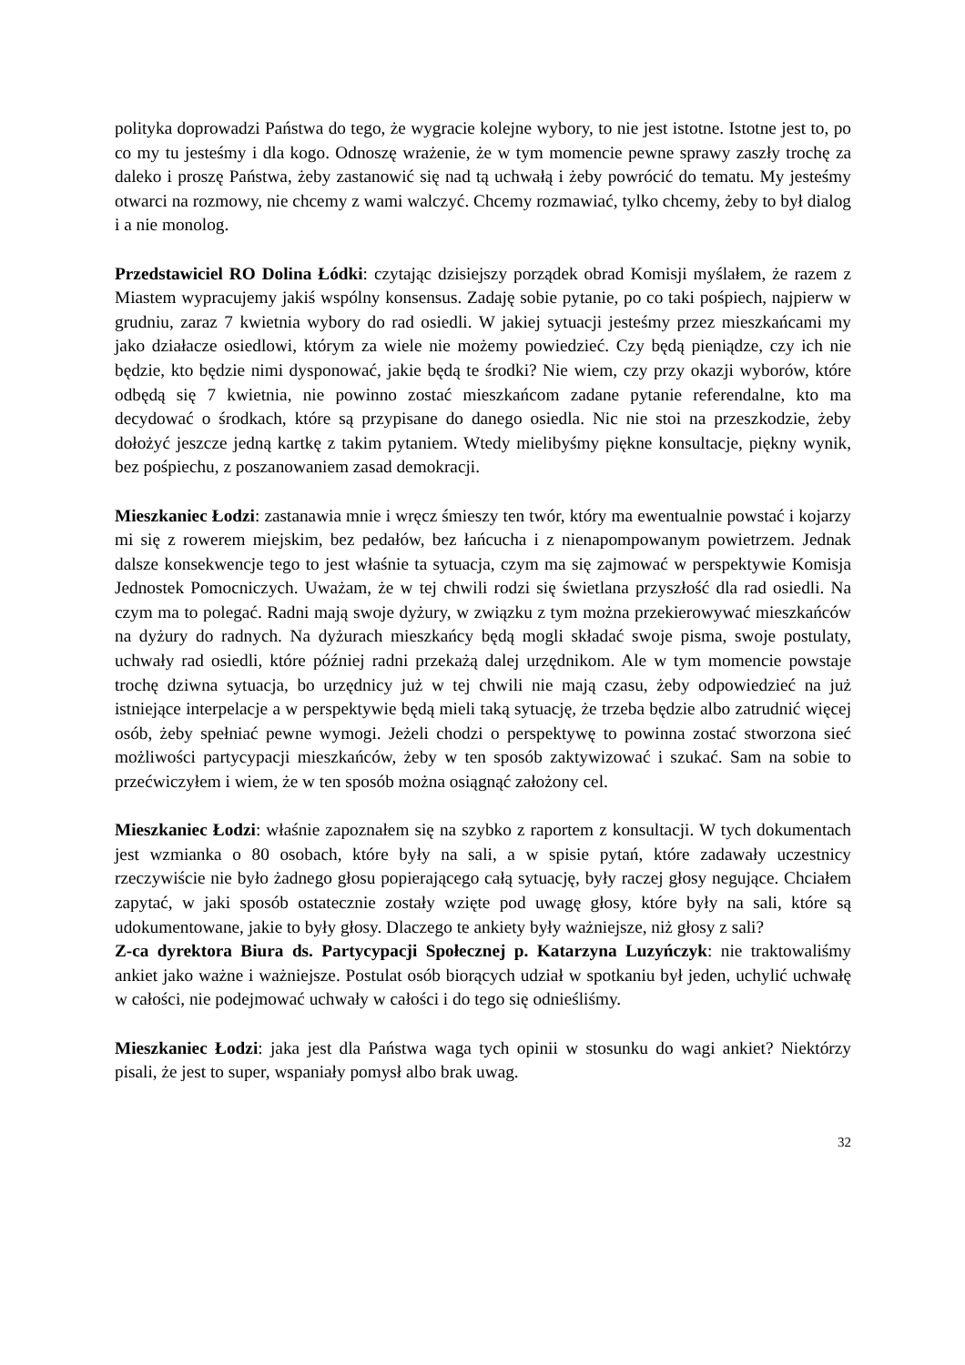polityka doprowadzi Państwa do tego, że wygracie kolejne wybory, to nie jest istotne. Istotne jest to, po co my tu jesteśmy i dla kogo. Odnoszę wrażenie, że w tym momencie pewne sprawy zaszły trochę za daleko i proszę Państwa, żeby zastanowić się nad tą uchwałą i żeby powrócić do tematu. My jesteśmy otwarci na rozmowy, nie chcemy z wami walczyć. Chcemy rozmawiać, tylko chcemy, żeby to był dialog i a nie monolog.
Przedstawiciel RO Dolina Łódki: czytając dzisiejszy porządek obrad Komisji myślałem, że razem z Miastem wypracujemy jakiś wspólny konsensus. Zadaję sobie pytanie, po co taki pośpiech, najpierw w grudniu, zaraz 7 kwietnia wybory do rad osiedli. W jakiej sytuacji jesteśmy przez mieszkańcami my jako działacze osiedlowi, którym za wiele nie możemy powiedzieć. Czy będą pieniądze, czy ich nie będzie, kto będzie nimi dysponować, jakie będą te środki? Nie wiem, czy przy okazji wyborów, które odbędą się 7 kwietnia, nie powinno zostać mieszkańcom zadane pytanie referendalne, kto ma decydować o środkach, które są przypisane do danego osiedla. Nic nie stoi na przeszkodzie, żeby dołożyć jeszcze jedną kartkę z takim pytaniem. Wtedy mielibyśmy piękne konsultacje, piękny wynik, bez pośpiechu, z poszanowaniem zasad demokracji.
Mieszkaniec Łodzi: zastanawia mnie i wręcz śmieszy ten twór, który ma ewentualnie powstać i kojarzy mi się z rowerem miejskim, bez pedałów, bez łańcucha i z nienapompowanym powietrzem. Jednak dalsze konsekwencje tego to jest właśnie ta sytuacja, czym ma się zajmować w perspektywie Komisja Jednostek Pomocniczych. Uważam, że w tej chwili rodzi się świetlana przyszłość dla rad osiedli. Na czym ma to polegać. Radni mają swoje dyżury, w związku z tym można przekierowywać mieszkańców na dyżury do radnych. Na dyżurach mieszkańcy będą mogli składać swoje pisma, swoje postulaty, uchwały rad osiedli, które później radni przekażą dalej urzędnikom. Ale w tym momencie powstaje trochę dziwna sytuacja, bo urzędnicy już w tej chwili nie mają czasu, żeby odpowiedzieć na już istniejące interpelacje a w perspektywie będą mieli taką sytuację, że trzeba będzie albo zatrudnić więcej osób, żeby spełniać pewne wymogi. Jeżeli chodzi o perspektywę to powinna zostać stworzona sieć możliwości partycypacji mieszkańców, żeby w ten sposób zaktywizować i szukać. Sam na sobie to przećwiczyłem i wiem, że w ten sposób można osiągnąć założony cel.
Mieszkaniec Łodzi: właśnie zapoznałem się na szybko z raportem z konsultacji. W tych dokumentach jest wzmianka o 80 osobach, które były na sali, a w spisie pytań, które zadawały uczestnicy rzeczywiście nie było żadnego głosu popierającego całą sytuację, były raczej głosy negujące. Chciałem zapytać, w jaki sposób ostatecznie zostały wzięte pod uwagę głosy, które były na sali, które są udokumentowane, jakie to były głosy. Dlaczego te ankiety były ważniejsze, niż głosy z sali?
Z-ca dyrektora Biura ds. Partycypacji Społecznej p. Katarzyna Luzyńczyk: nie traktowaliśmy ankiet jako ważne i ważniejsze. Postulat osób biorących udział w spotkaniu był jeden, uchylić uchwałę w całości, nie podejmować uchwały w całości i do tego się odnieśliśmy.
Mieszkaniec Łodzi: jaka jest dla Państwa waga tych opinii w stosunku do wagi ankiet? Niektórzy pisali, że jest to super, wspaniały pomysł albo brak uwag.
32